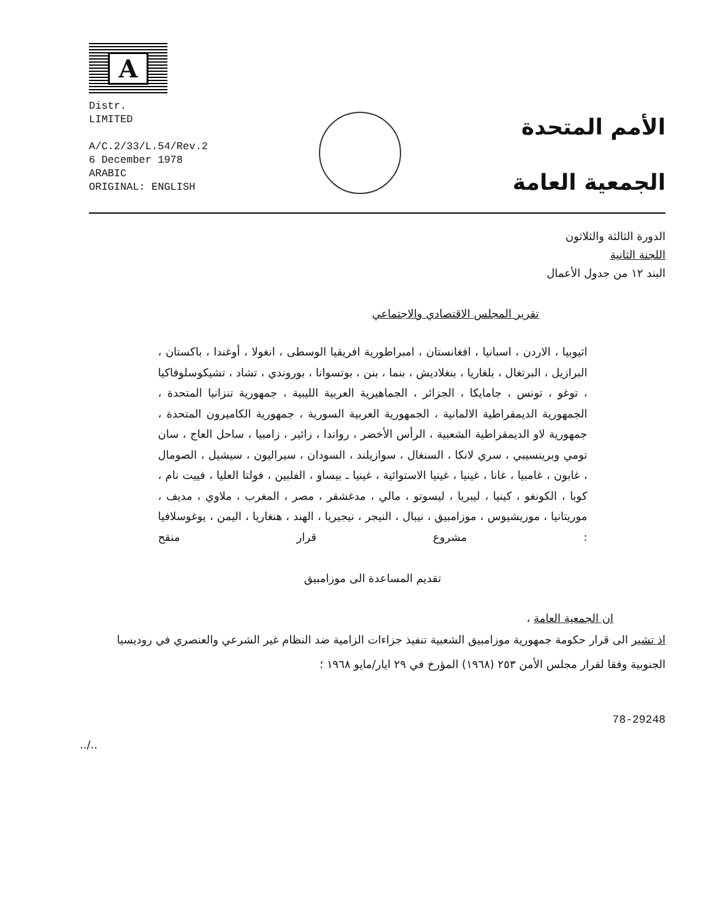A
Distr.
LIMITED
A/C.2/33/L.54/Rev.2
6 December 1978
ARABIC
ORIGINAL: ENGLISH
الأمم المتحدة
الجمعية العامة
الدورة الثالثة والثلاثون
اللجنة الثانية
البند ١٢ من جدول الأعمال
تقرير المجلس الاقتصادي والاجتماعي
اثيوبيا ، الاردن ، اسبانيا ، افغانستان ، امبراطورية افريقيا الوسطى ، انغولا ، أوغندا ، باكستان ، البرازيل ، البرتغال ، بلغاريا ، بنغلاديش ، بنما ، بنن ، بوتسوانا ، بوروندي ، تشاد ، تشيكوسلوفاكيا ، توغو ، تونس ، جامايكا ، الجزائر ، الجماهيرية العربية الليبية ، جمهورية تنزانيا المتحدة ، الجمهورية الديمقراطية الالمانية ، الجمهورية العربية السورية ، جمهورية الكاميرون المتحدة ، جمهورية لاو الديمقراطية الشعبية ، الرأس الأخضر ، رواندا ، زائير ، زامبيا ، ساحل العاج ، سان تومي وبرينسيبي ، سري لانكا ، السنغال ، سوازيلند ، السودان ، سيراليون ، سيشيل ، الصومال ، غابون ، غامبيا ، غانا ، غينيا ، غينيا الاستوائية ، غينيا ـ بيساو ، الفلبين ، فولتا العليا ، فييت نام ، كوبا ، الكونغو ، كينيا ، ليبريا ، ليسوتو ، مالي ، مدغشقر ، مصر ، المغرب ، ملاوي ، مديف ، موريتانيا ، موريشيوس ، موزامبيق ، نيبال ، النيجر ، نيجيريا ، الهند ، هنغاريا ، اليمن ، يوغوسلافيا : مشروع قرار منقح
تقديم المساعدة الى موزامبيق
ان الجمعية العامة ،
اذ تشير الى قرار حكومة جمهورية موزامبيق الشعبية تنفيذ جزاءات الزامية ضد النظام غير الشرعي والعنصري في روديسيا الجنوبية وفقا لقرار مجلس الأمن ٢٥٣ (١٩٦٨) المؤرخ في ٢٩ ايار/مايو ١٩٦٨ ؛
78-29248
../..